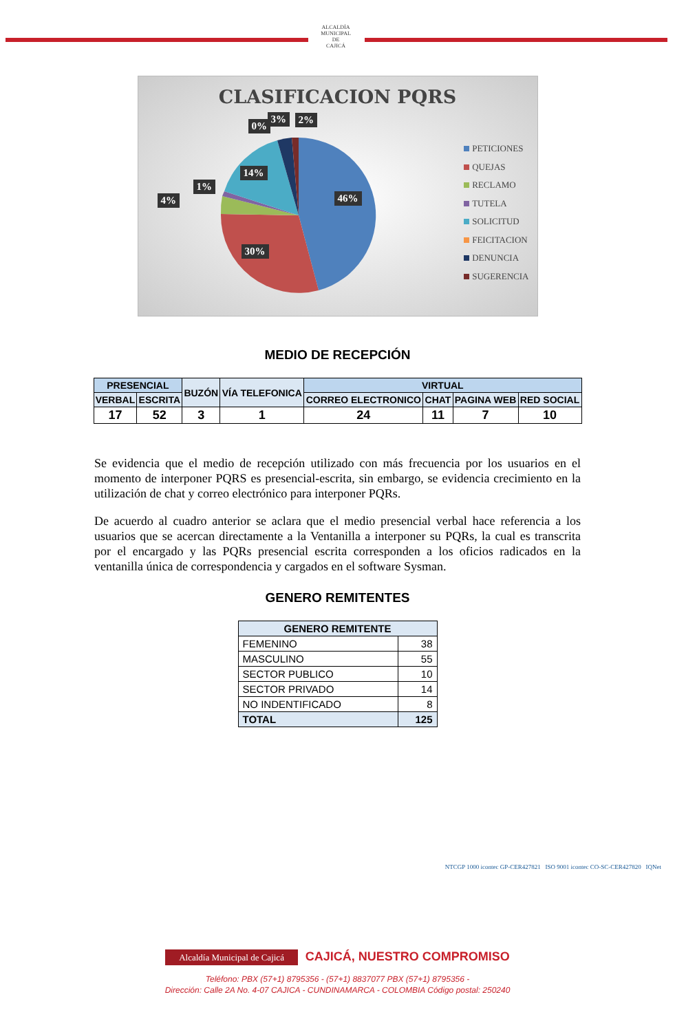ALCALDÍA MUNICIPAL DE
CAJICÁ
CLASIFICACION PQRS
0%
3% 2%
14%
1%
4% 46%
30%
PETICIONES
QUEJAS
RECLAMO
TUTELA
SOLICITUD
FEICITACION
DENUNCIA
SUGERENCIA
MEDIO DE RECEPCIÓN
| PRESENCIAL | | BUZÓN | VÍA TELEFONICA | VIRTUAL | | | |
| --- | --- | --- | --- | --- | --- | --- | --- |
| VERBAL | ESCRITA | | | CORREO ELECTRONICO | CHAT | PAGINA WEB | RED SOCIAL |
| 17 | 52 | 3 | 1 | 24 | 11 | 7 | 10 |
Se evidencia que el medio de recepción utilizado con más frecuencia por los usuarios en el momento de interponer PQRS es presencial-escrita, sin embargo, se evidencia crecimiento en la utilización de chat y correo electrónico para interponer PQRs.
De acuerdo al cuadro anterior se aclara que el medio presencial verbal hace referencia a los usuarios que se acercan directamente a la Ventanilla a interponer su PQRs, la cual es transcrita por el encargado y las PQRs presencial escrita corresponden a los oficios radicados en la ventanilla única de correspondencia y cargados en el software Sysman.
GENERO REMITENTES
| GENERO REMITENTE | |
| --- | --- |
| FEMENINO | 38 |
| MASCULINO | 55 |
| SECTOR PUBLICO | 10 |
| SECTOR PRIVADO | 14 |
| NO INDENTIFICADO | 8 |
| TOTAL | 125 |
NTCGP 1000 icontec GP-CER427821 ISO 9001 icontec CO-SC-CER427820 IQNet
Alcaldía Municipal de Cajicá CAJICÁ, NUESTRO COMPROMISO
Teléfono: PBX (57+1) 8795356 - (57+1) 8837077 PBX (57+1) 8795356 -
Dirección: Calle 2A No. 4-07 CAJICA - CUNDINAMARCA - COLOMBIA Código postal: 250240